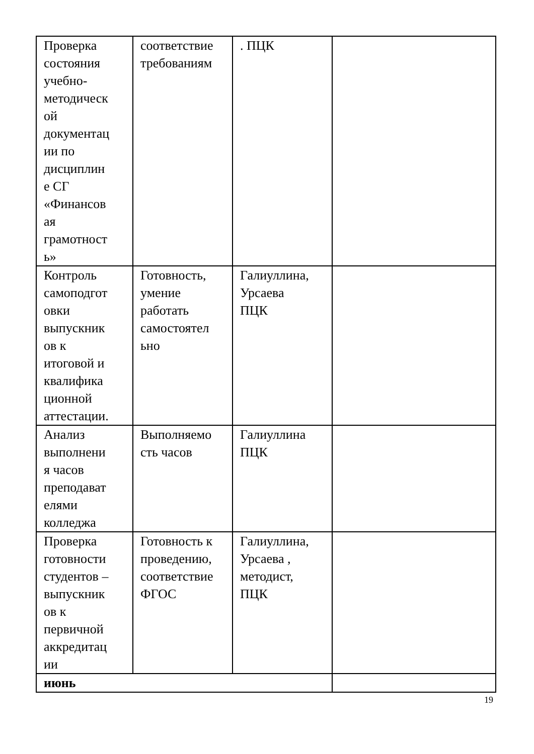| Проверка состояния учебно- методическ ой документац ии по дисциплин е СГ «Финансов ая грамотност ь» | соответствие требованиям | . ПЦК | |
| Контроль самоподгот овки выпускник ов к итоговой и квалифика ционной аттестации. | Готовность, умение работать самостоятел ьно | Галиуллина, Урсаева ПЦК | |
| Анализ выполнени я часов преподават елями колледжа | Выполняемо сть часов | Галиуллина ПЦК | |
| Проверка готовности студентов – выпускник ов к первичной аккредитац ии | Готовность к проведению, соответствие ФГОС | Галиуллина, Урсаева , методист, ПЦК | |
| июнь | | | |
19